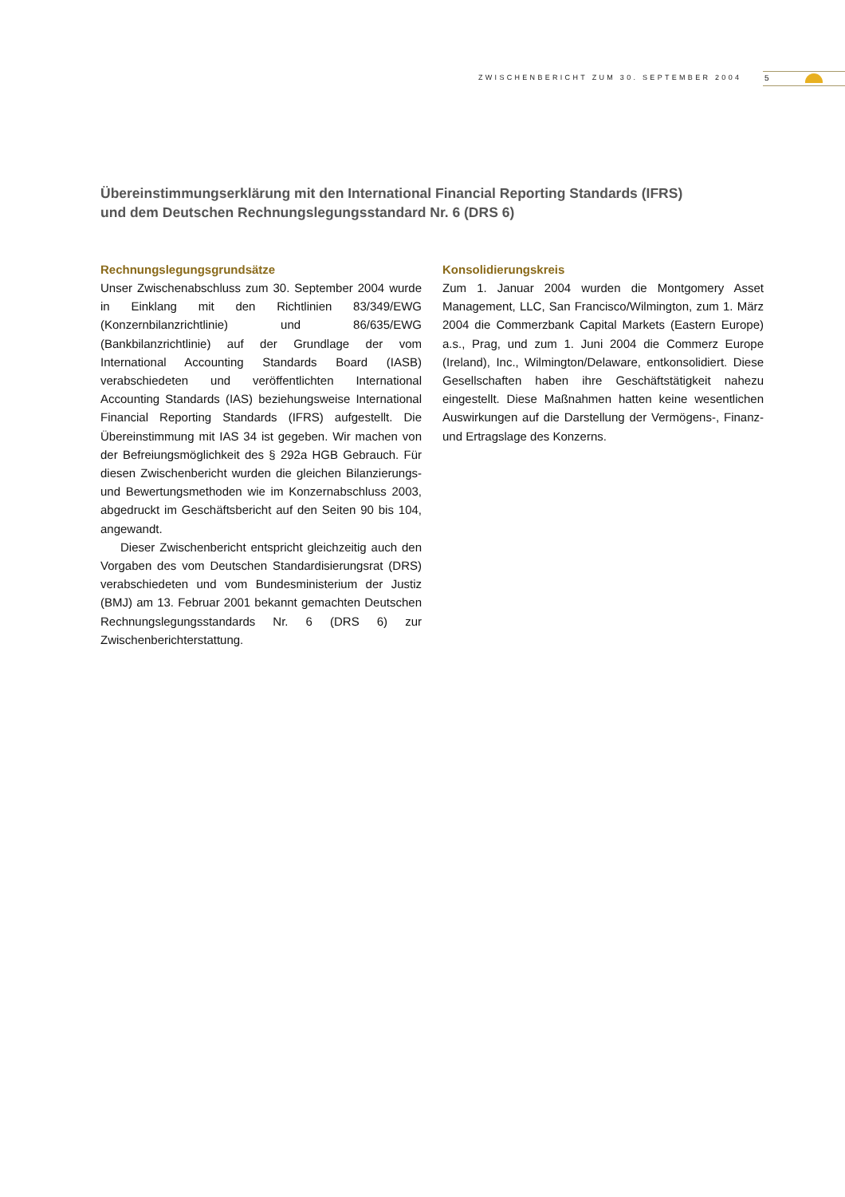ZWISCHENBERICHT ZUM 30. SEPTEMBER 2004
5
Übereinstimmungserklärung mit den International Financial Reporting Standards (IFRS)
und dem Deutschen Rechnungslegungsstandard Nr. 6 (DRS 6)
Rechnungslegungsgrundsätze
Unser Zwischenabschluss zum 30. September 2004 wurde in Einklang mit den Richtlinien 83/349/EWG (Konzernbilanzrichtlinie) und 86/635/EWG (Bankbilanzrichtlinie) auf der Grundlage der vom International Accounting Standards Board (IASB) verabschiedeten und veröffentlichten International Accounting Standards (IAS) beziehungsweise International Financial Reporting Standards (IFRS) aufgestellt. Die Übereinstimmung mit IAS 34 ist gegeben. Wir machen von der Befreiungsmöglichkeit des § 292a HGB Gebrauch. Für diesen Zwischenbericht wurden die gleichen Bilanzierungs- und Bewertungsmethoden wie im Konzernabschluss 2003, abgedruckt im Geschäftsbericht auf den Seiten 90 bis 104, angewandt.
Dieser Zwischenbericht entspricht gleichzeitig auch den Vorgaben des vom Deutschen Standardisierungsrat (DRS) verabschiedeten und vom Bundesministerium der Justiz (BMJ) am 13. Februar 2001 bekannt gemachten Deutschen Rechnungslegungsstandards Nr. 6 (DRS 6) zur Zwischenberichterstattung.
Konsolidierungskreis
Zum 1. Januar 2004 wurden die Montgomery Asset Management, LLC, San Francisco/Wilmington, zum 1. März 2004 die Commerzbank Capital Markets (Eastern Europe) a.s., Prag, und zum 1. Juni 2004 die Commerz Europe (Ireland), Inc., Wilmington/Delaware, entkonsolidiert. Diese Gesellschaften haben ihre Geschäftstätigkeit nahezu eingestellt. Diese Maßnahmen hatten keine wesentlichen Auswirkungen auf die Darstellung der Vermögens-, Finanz- und Ertragslage des Konzerns.